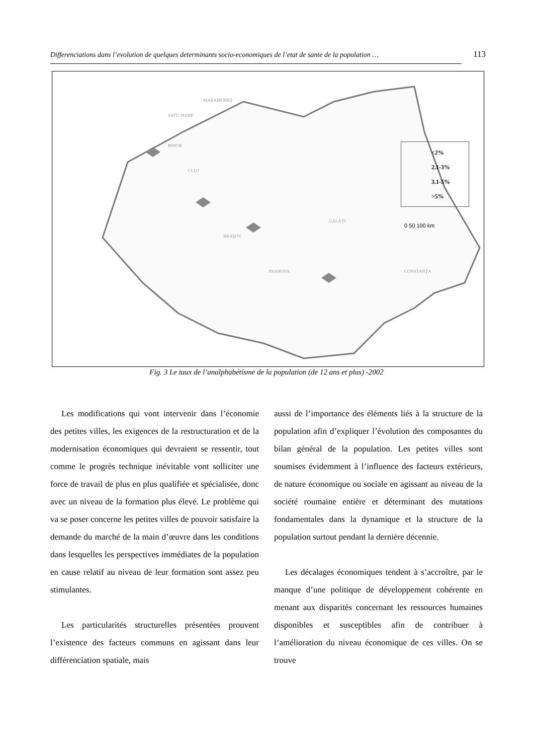Differenciations dans l’evolution de quelques determinants socio-economiques de l’etat de sante de la population … 113
MARAMUREŞ
SATU MARE
BIHOR
CLUJ
BRAŞOV
PRAHOVA
GALAŢI
CONSTANŢA
0 50 100 km
<2%
2.1-3%
3.1-5%
>5%
Fig. 3 Le taux de l’analphabétisme de la population (de 12 ans et plus) -2002
Les modifications qui vont intervenir dans l’économie des petites villes, les exigences de la restructuration et de la modernisation économiques qui devraient se ressentir, tout comme le progrès technique inévitable vont solliciter une force de travail de plus en plus qualifiée et spécialisée, donc avec un niveau de la formation plus élevé. Le problème qui va se poser concerne les petites villes de pouvoir satisfaire la demande du marché de la main d’œuvre dans les conditions dans lesquelles les perspectives immédiates de la population en cause relatif au niveau de leur formation sont assez peu stimulantes.
Les particularités structurelles présentées prouvent l’existence des facteurs communs en agissant dans leur différenciation spatiale, mais
aussi de l’importance des éléments liés à la structure de la population afin d’expliquer l’évolution des composantes du bilan général de la population. Les petites villes sont soumises évidemment à l’influence des facteurs extérieurs, de nature économique ou sociale en agissant au niveau de la société roumaine entière et déterminant des mutations fondamentales dans la dynamique et la structure de la population surtout pendant la dernière décennie.
Les décalages économiques tendent à s’accroître, par le manque d’une politique de développement cohérente en menant aux disparités concernant les ressources humaines disponibles et susceptibles afin de contribuer à l’amélioration du niveau économique de ces villes. On se trouve